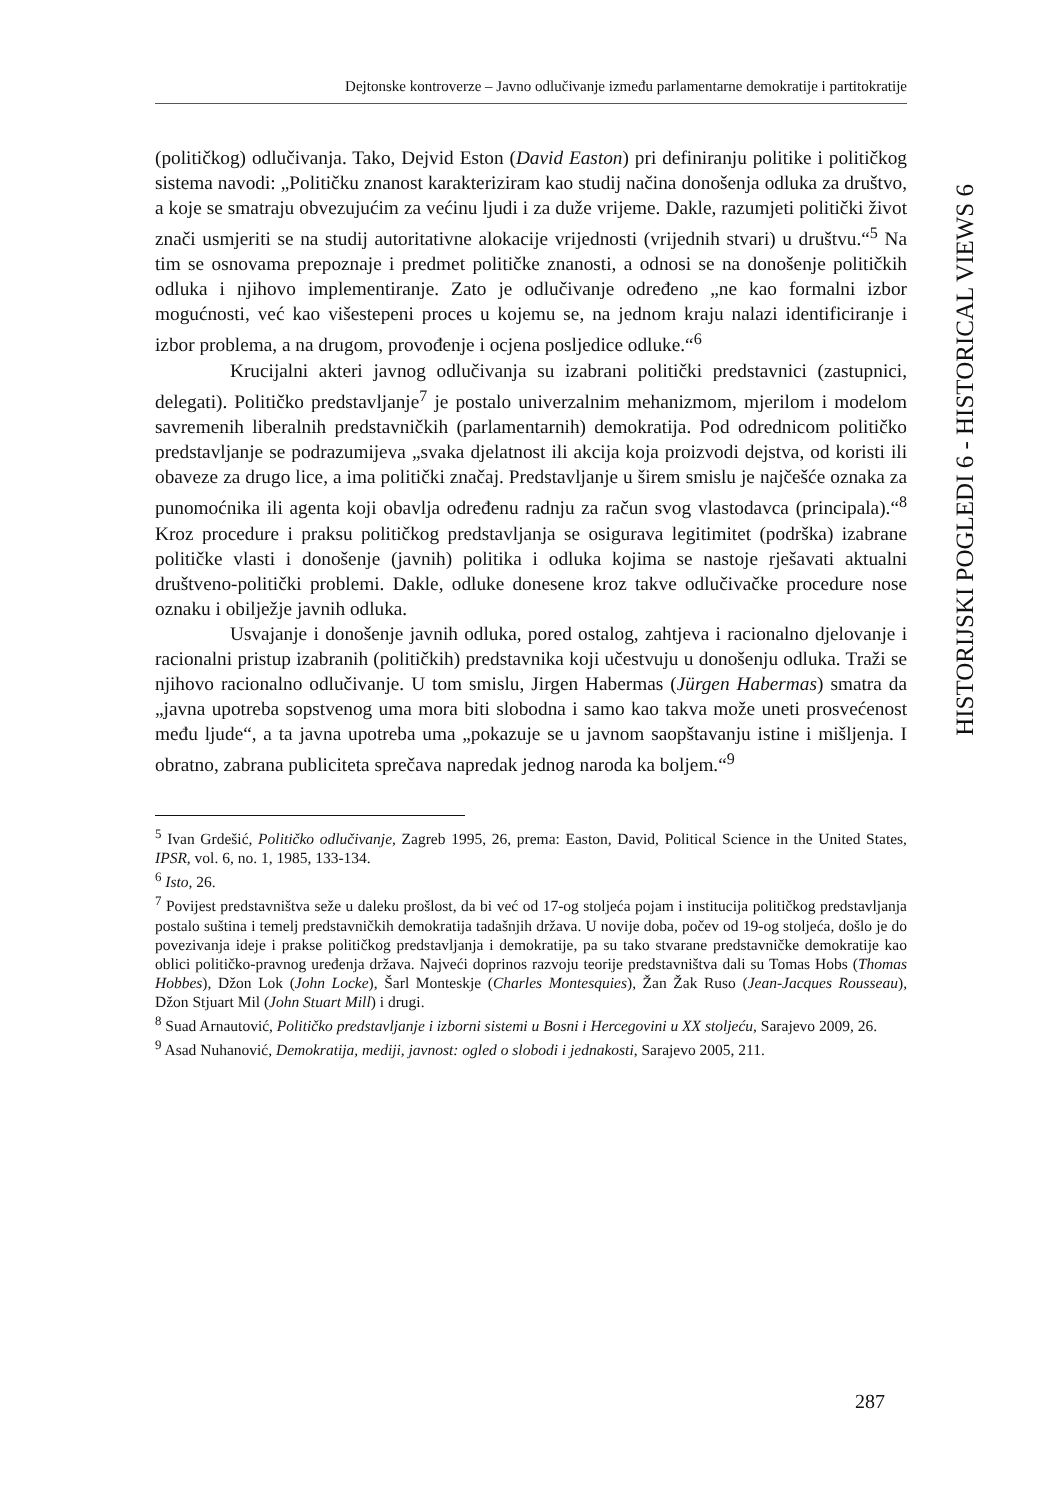Dejtonske kontroverze – Javno odlučivanje između parlamentarne demokratije i partitokratije
HISTORIJSKI POGLEDI 6 - HISTORICAL VIEWS 6
(političkog) odlučivanja. Tako, Dejvid Eston (David Easton) pri definiranju politike i političkog sistema navodi: „Političku znanost karakteriziram kao studij načina donošenja odluka za društvo, a koje se smatraju obvezujućim za većinu ljudi i za duže vrijeme. Dakle, razumjeti politički život znači usmjeriti se na studij autoritativne alokacije vrijednosti (vrijednih stvari) u društvu.“<sup>5</sup> Na tim se osnovama prepoznaje i predmet političke znanosti, a odnosi se na donošenje političkih odluka i njihovo implementiranje. Zato je odlučivanje određeno „ne kao formalni izbor mogućnosti, već kao višestepeni proces u kojemu se, na jednom kraju nalazi identificiranje i izbor problema, a na drugom, provođenje i ocjena posljedice odluke.“<sup>6</sup>
Krucijalni akteri javnog odlučivanja su izabrani politički predstavnici (zastupnici, delegati). Političko predstavljanje<sup>7</sup> je postalo univerzalnim mehanizmom, mjerilom i modelom savremenih liberalnih predstavničkih (parlamentarnih) demokratija. Pod odrednicom političko predstavljanje se podrazumijeva „svaka djelatnost ili akcija koja proizvodi dejstva, od koristi ili obaveze za drugo lice, a ima politički značaj. Predstavljanje u širem smislu je najčešće oznaka za punomoćnika ili agenta koji obavlja određenu radnju za račun svog vlastodavca (principala).“<sup>8</sup> Kroz procedure i praksu političkog predstavljanja se osigurava legitimitet (podrška) izabrane političke vlasti i donošenje (javnih) politika i odluka kojima se nastoje rješavati aktualni društveno-politički problemi. Dakle, odluke donesene kroz takve odlučivačke procedure nose oznaku i obilježje javnih odluka.
Usvajanje i donošenje javnih odluka, pored ostalog, zahtjeva i racionalno djelovanje i racionalni pristup izabranih (političkih) predstavnika koji učestvuju u donošenju odluka. Traži se njihovo racionalno odlučivanje. U tom smislu, Jirgen Habermas (Jürgen Habermas) smatra da „javna upotreba sopstvenog uma mora biti slobodna i samo kao takva može uneti prosvećenost među ljude“, a ta javna upotreba uma „pokazuje se u javnom saopštavanju istine i mišljenja. I obratno, zabrana publiciteta sprečava napredak jednog naroda ka boljem.“<sup>9</sup>
<sup>5</sup> Ivan Grdešić, Političko odlučivanje, Zagreb 1995, 26, prema: Easton, David, Political Science in the United States, IPSR, vol. 6, no. 1, 1985, 133-134.
<sup>6</sup> Isto, 26.
<sup>7</sup> Povijest predstavništva seže u daleku prošlost, da bi već od 17-og stoljeća pojam i institucija političkog predstavljanja postalo suština i temelj predstavničkih demokratija tadašnjih država. U novije doba, počev od 19-og stoljeća, došlo je do povezivanja ideje i prakse političkog predstavljanja i demokratije, pa su tako stvarane predstavničke demokratije kao oblici političko-pravnog uređenja država. Najveći doprinos razvoju teorije predstavništva dali su Tomas Hobs (Thomas Hobbes), Džon Lok (John Locke), Šarl Monteskje (Charles Montesquies), Žan Žak Ruso (Jean-Jacques Rousseau), Džon Stjuart Mil (John Stuart Mill) i drugi.
<sup>8</sup> Suad Arnautović, Političko predstavljanje i izborni sistemi u Bosni i Hercegovini u XX stoljeću, Sarajevo 2009, 26.
<sup>9</sup> Asad Nuhanović, Demokratija, mediji, javnost: ogled o slobodi i jednakosti, Sarajevo 2005, 211.
287